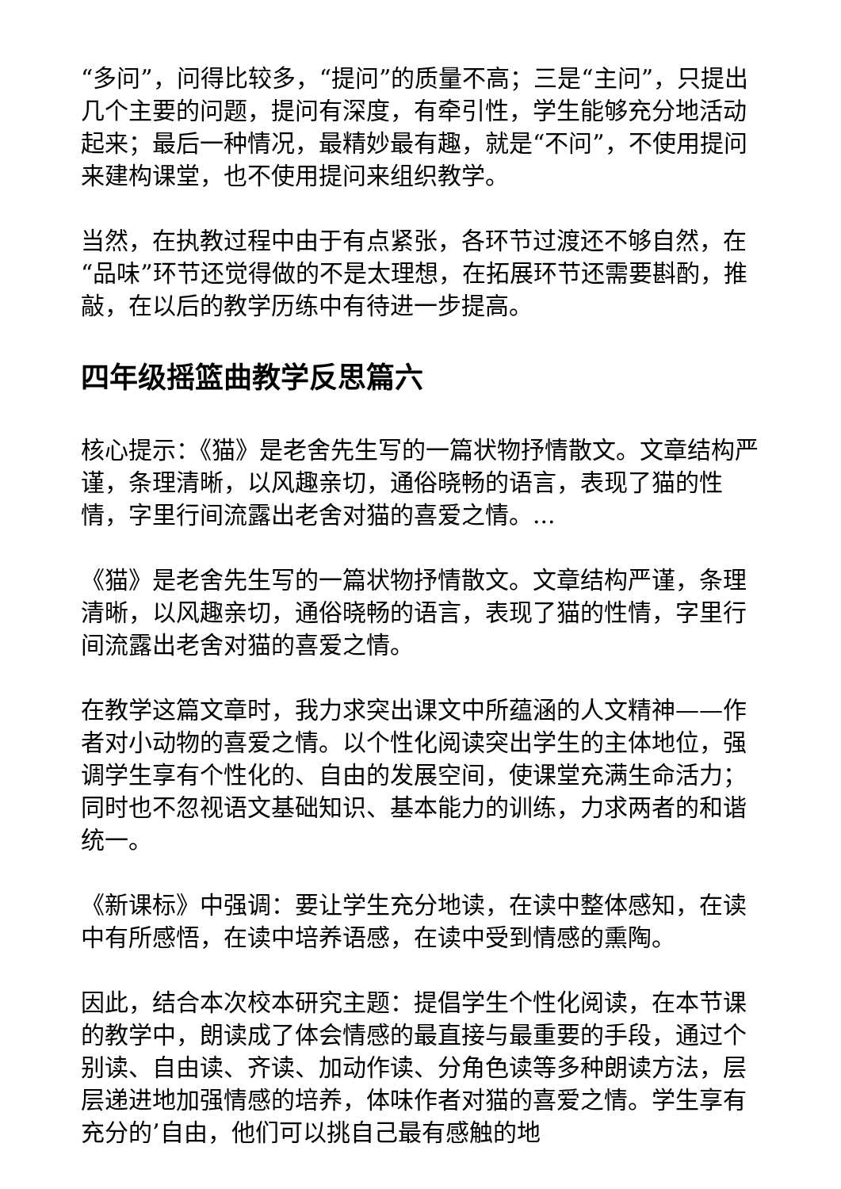“多问”，问得比较多，“提问”的质量不高；三是“主问”，只提出几个主要的问题，提问有深度，有牵引性，学生能够充分地活动起来；最后一种情况，最精妙最有趣，就是“不问”，不使用提问来建构课堂，也不使用提问来组织教学。
当然，在执教过程中由于有点紧张，各环节过渡还不够自然，在“品味”环节还觉得做的不是太理想，在拓展环节还需要斟酌，推敲，在以后的教学历练中有待进一步提高。
四年级摇篮曲教学反思篇六
核心提示：《猫》是老舍先生写的一篇状物抒情散文。文章结构严谨，条理清晰，以风趣亲切，通俗晓畅的语言，表现了猫的性情，字里行间流露出老舍对猫的喜爱之情。...
《猫》是老舍先生写的一篇状物抒情散文。文章结构严谨，条理清晰，以风趣亲切，通俗晓畅的语言，表现了猫的性情，字里行间流露出老舍对猫的喜爱之情。
在教学这篇文章时，我力求突出课文中所蕴涵的人文精神——作者对小动物的喜爱之情。以个性化阅读突出学生的主体地位，强调学生享有个性化的、自由的发展空间，使课堂充满生命活力；同时也不忽视语文基础知识、基本能力的训练，力求两者的和谐统一。
《新课标》中强调：要让学生充分地读，在读中整体感知，在读中有所感悟，在读中培养语感，在读中受到情感的熏陶。
因此，结合本次校本研究主题：提倡学生个性化阅读，在本节课的教学中，朗读成了体会情感的最直接与最重要的手段，通过个别读、自由读、齐读、加动作读、分角色读等多种朗读方法，层层递进地加强情感的培养，体味作者对猫的喜爱之情。学生享有充分的’自由，他们可以挑自己最有感触的地